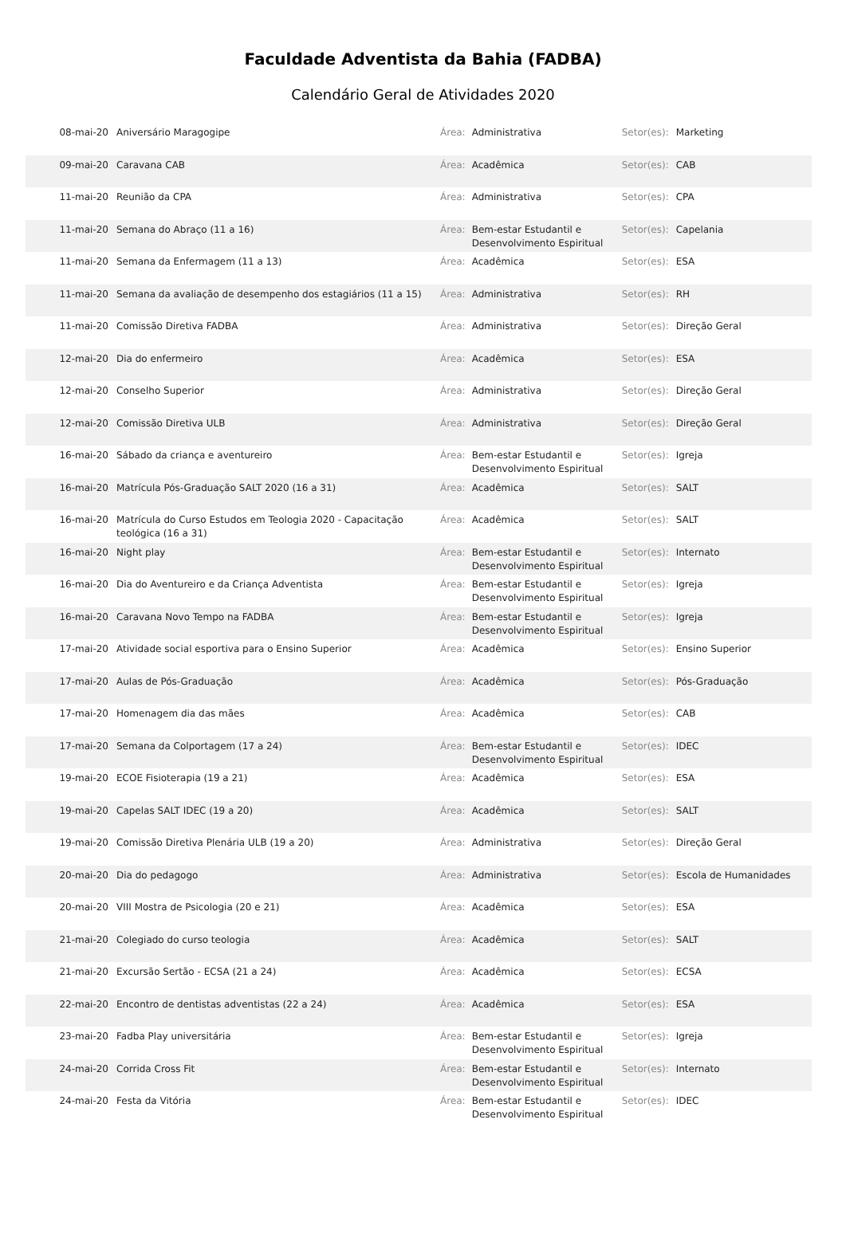Faculdade Adventista da Bahia (FADBA)
Calendário Geral de Atividades 2020
| 08-mai-20 | Aniversário Maragogipe | Área: | Administrativa | Setor(es): | Marketing |
| 09-mai-20 | Caravana CAB | Área: | Acadêmica | Setor(es): | CAB |
| 11-mai-20 | Reunião da CPA | Área: | Administrativa | Setor(es): | CPA |
| 11-mai-20 | Semana do Abraço (11 a 16) | Área: | Bem-estar Estudantil e Desenvolvimento Espiritual | Setor(es): | Capelania |
| 11-mai-20 | Semana da Enfermagem (11 a 13) | Área: | Acadêmica | Setor(es): | ESA |
| 11-mai-20 | Semana da avaliação de desempenho dos estagiários (11 a 15) | Área: | Administrativa | Setor(es): | RH |
| 11-mai-20 | Comissão Diretiva FADBA | Área: | Administrativa | Setor(es): | Direção Geral |
| 12-mai-20 | Dia do enfermeiro | Área: | Acadêmica | Setor(es): | ESA |
| 12-mai-20 | Conselho Superior | Área: | Administrativa | Setor(es): | Direção Geral |
| 12-mai-20 | Comissão Diretiva ULB | Área: | Administrativa | Setor(es): | Direção Geral |
| 16-mai-20 | Sábado da criança e aventureiro | Área: | Bem-estar Estudantil e Desenvolvimento Espiritual | Setor(es): | Igreja |
| 16-mai-20 | Matrícula Pós-Graduação SALT 2020 (16 a 31) | Área: | Acadêmica | Setor(es): | SALT |
| 16-mai-20 | Matrícula do Curso Estudos em Teologia 2020 - Capacitação teológica (16 a 31) | Área: | Acadêmica | Setor(es): | SALT |
| 16-mai-20 | Night play | Área: | Bem-estar Estudantil e Desenvolvimento Espiritual | Setor(es): | Internato |
| 16-mai-20 | Dia do Aventureiro e da Criança Adventista | Área: | Bem-estar Estudantil e Desenvolvimento Espiritual | Setor(es): | Igreja |
| 16-mai-20 | Caravana Novo Tempo na FADBA | Área: | Bem-estar Estudantil e Desenvolvimento Espiritual | Setor(es): | Igreja |
| 17-mai-20 | Atividade social esportiva para o Ensino Superior | Área: | Acadêmica | Setor(es): | Ensino Superior |
| 17-mai-20 | Aulas de Pós-Graduação | Área: | Acadêmica | Setor(es): | Pós-Graduação |
| 17-mai-20 | Homenagem dia das mães | Área: | Acadêmica | Setor(es): | CAB |
| 17-mai-20 | Semana da Colportagem (17 a 24) | Área: | Bem-estar Estudantil e Desenvolvimento Espiritual | Setor(es): | IDEC |
| 19-mai-20 | ECOE Fisioterapia (19 a 21) | Área: | Acadêmica | Setor(es): | ESA |
| 19-mai-20 | Capelas SALT IDEC (19 a 20) | Área: | Acadêmica | Setor(es): | SALT |
| 19-mai-20 | Comissão Diretiva Plenária ULB (19 a 20) | Área: | Administrativa | Setor(es): | Direção Geral |
| 20-mai-20 | Dia do pedagogo | Área: | Administrativa | Setor(es): | Escola de Humanidades |
| 20-mai-20 | VIII Mostra de Psicologia (20 e 21) | Área: | Acadêmica | Setor(es): | ESA |
| 21-mai-20 | Colegiado do curso teologia | Área: | Acadêmica | Setor(es): | SALT |
| 21-mai-20 | Excursão Sertão - ECSA (21 a 24) | Área: | Acadêmica | Setor(es): | ECSA |
| 22-mai-20 | Encontro de dentistas adventistas (22 a 24) | Área: | Acadêmica | Setor(es): | ESA |
| 23-mai-20 | Fadba Play universitária | Área: | Bem-estar Estudantil e Desenvolvimento Espiritual | Setor(es): | Igreja |
| 24-mai-20 | Corrida Cross Fit | Área: | Bem-estar Estudantil e Desenvolvimento Espiritual | Setor(es): | Internato |
| 24-mai-20 | Festa da Vitória | Área: | Bem-estar Estudantil e Desenvolvimento Espiritual | Setor(es): | IDEC |